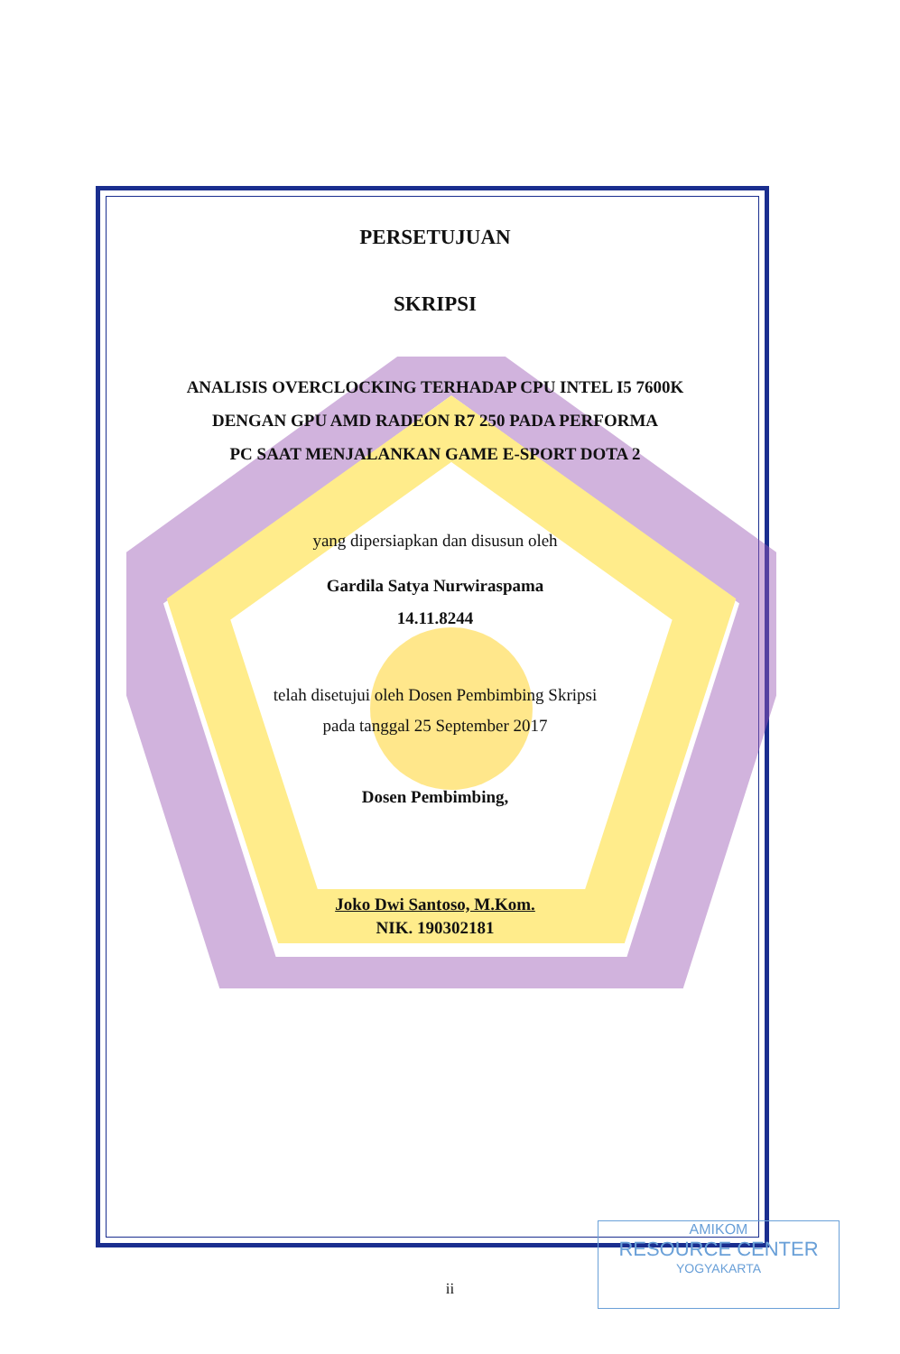PERSETUJUAN
SKRIPSI
ANALISIS OVERCLOCKING TERHADAP CPU INTEL I5 7600K
DENGAN GPU AMD RADEON R7 250 PADA PERFORMA
PC SAAT MENJALANKAN GAME E-SPORT DOTA 2
yang dipersiapkan dan disusun oleh
Gardila Satya Nurwiraspama
14.11.8244
telah disetujui oleh Dosen Pembimbing Skripsi
pada tanggal 25 September 2017
Dosen Pembimbing,
Joko Dwi Santoso, M.Kom.
NIK. 190302181
AMIKOM
RESOURCE CENTER
YOGYAKARTA
ii